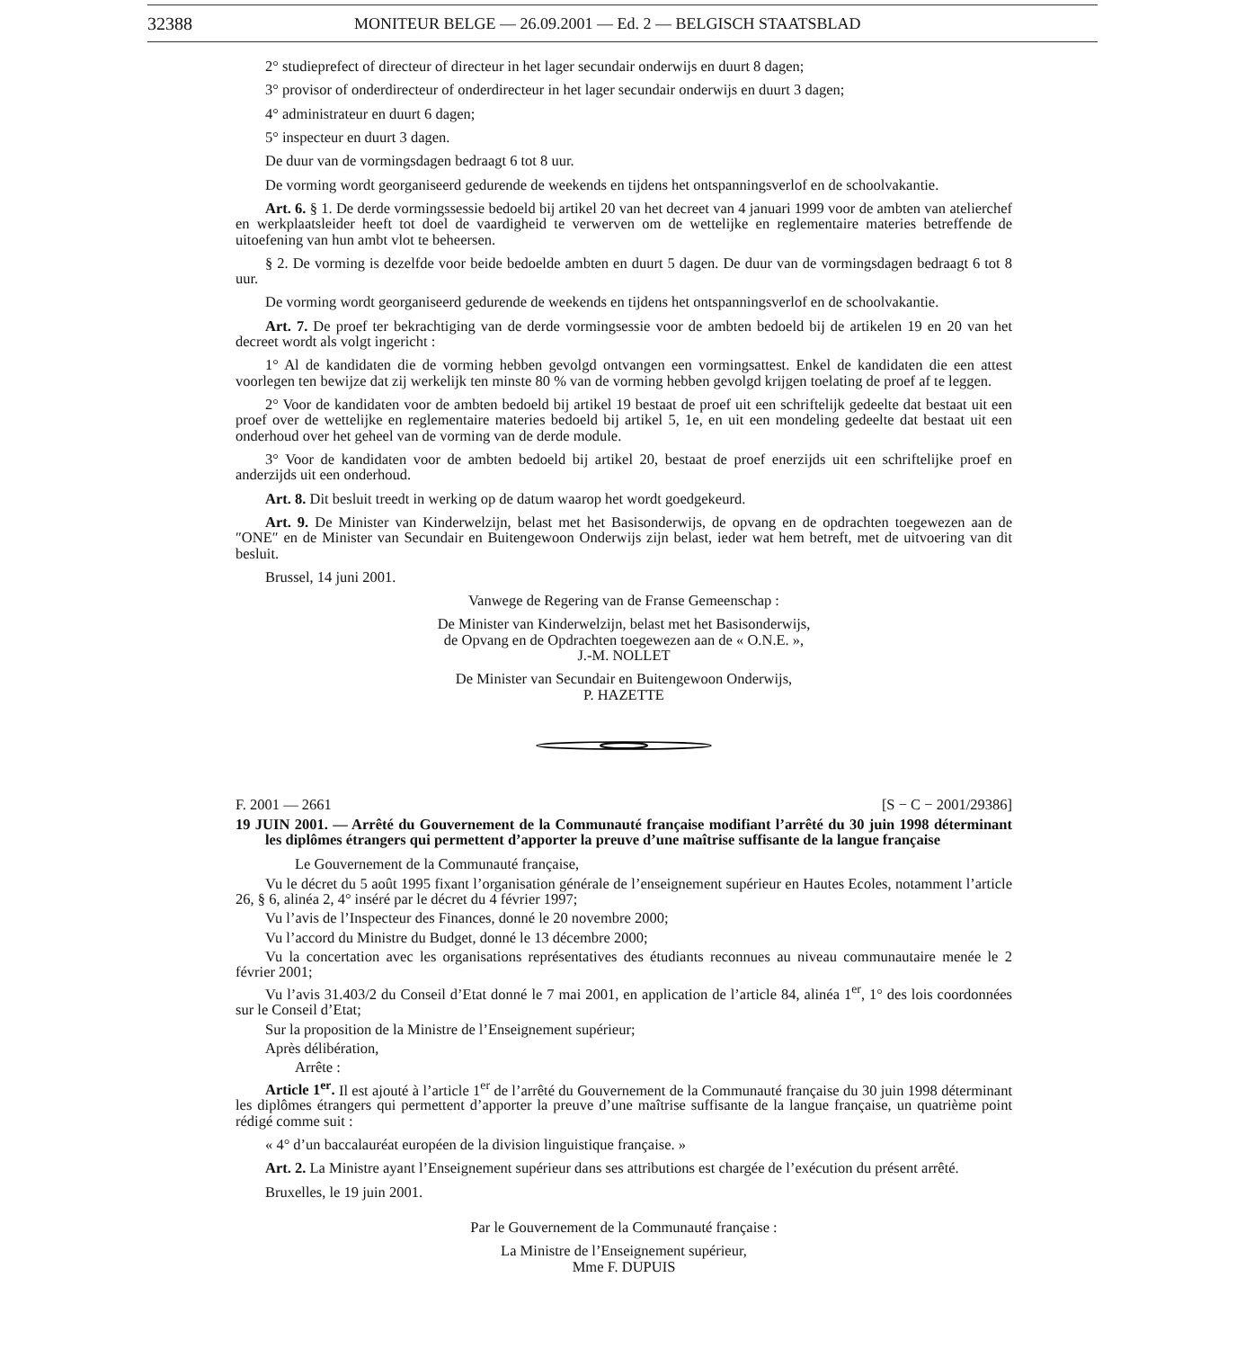32388 MONITEUR BELGE — 26.09.2001 — Ed. 2 — BELGISCH STAATSBLAD
2° studieprefect of directeur of directeur in het lager secundair onderwijs en duurt 8 dagen;
3° provisor of onderdirecteur of onderdirecteur in het lager secundair onderwijs en duurt 3 dagen;
4° administrateur en duurt 6 dagen;
5° inspecteur en duurt 3 dagen.
De duur van de vormingsdagen bedraagt 6 tot 8 uur.
De vorming wordt georganiseerd gedurende de weekends en tijdens het ontspanningsverlof en de schoolvakantie.
Art. 6. § 1. De derde vormingssessie bedoeld bij artikel 20 van het decreet van 4 januari 1999 voor de ambten van atelierchef en werkplaatsleider heeft tot doel de vaardigheid te verwerven om de wettelijke en reglementaire materies betreffende de uitoefening van hun ambt vlot te beheersen.
§ 2. De vorming is dezelfde voor beide bedoelde ambten en duurt 5 dagen. De duur van de vormingsdagen bedraagt 6 tot 8 uur.
De vorming wordt georganiseerd gedurende de weekends en tijdens het ontspanningsverlof en de schoolvakantie.
Art. 7. De proef ter bekrachtiging van de derde vormingsessie voor de ambten bedoeld bij de artikelen 19 en 20 van het decreet wordt als volgt ingericht :
1° Al de kandidaten die de vorming hebben gevolgd ontvangen een vormingsattest. Enkel de kandidaten die een attest voorlegen ten bewijze dat zij werkelijk ten minste 80 % van de vorming hebben gevolgd krijgen toelating de proef af te leggen.
2° Voor de kandidaten voor de ambten bedoeld bij artikel 19 bestaat de proef uit een schriftelijk gedeelte dat bestaat uit een proef over de wettelijke en reglementaire materies bedoeld bij artikel 5, 1e, en uit een mondeling gedeelte dat bestaat uit een onderhoud over het geheel van de vorming van de derde module.
3° Voor de kandidaten voor de ambten bedoeld bij artikel 20, bestaat de proef enerzijds uit een schriftelijke proef en anderzijds uit een onderhoud.
Art. 8. Dit besluit treedt in werking op de datum waarop het wordt goedgekeurd.
Art. 9. De Minister van Kinderwelzijn, belast met het Basisonderwijs, de opvang en de opdrachten toegewezen aan de ″ONE″ en de Minister van Secundair en Buitengewoon Onderwijs zijn belast, ieder wat hem betreft, met de uitvoering van dit besluit.
Brussel, 14 juni 2001.
Vanwege de Regering van de Franse Gemeenschap :
De Minister van Kinderwelzijn, belast met het Basisonderwijs,
de Opvang en de Opdrachten toegewezen aan de « O.N.E. »,
J.-M. NOLLET
De Minister van Secundair en Buitengewoon Onderwijs,
P. HAZETTE
F. 2001 — 2661 [S − C − 2001/29386]
19 JUIN 2001. — Arrêté du Gouvernement de la Communauté française modifiant l’arrêté du 30 juin 1998 déterminant les diplômes étrangers qui permettent d’apporter la preuve d’une maîtrise suffisante de la langue française
Le Gouvernement de la Communauté française,
Vu le décret du 5 août 1995 fixant l’organisation générale de l’enseignement supérieur en Hautes Ecoles, notamment l’article 26, § 6, alinéa 2, 4° inséré par le décret du 4 février 1997;
Vu l’avis de l’Inspecteur des Finances, donné le 20 novembre 2000;
Vu l’accord du Ministre du Budget, donné le 13 décembre 2000;
Vu la concertation avec les organisations représentatives des étudiants reconnues au niveau communautaire menée le 2 février 2001;
Vu l’avis 31.403/2 du Conseil d’Etat donné le 7 mai 2001, en application de l’article 84, alinéa 1<sup>er</sup>, 1° des lois coordonnées sur le Conseil d’Etat;
Sur la proposition de la Ministre de l’Enseignement supérieur;
Après délibération,
Arrête :
Article 1<sup>er</sup>. Il est ajouté à l’article 1<sup>er</sup> de l’arrêté du Gouvernement de la Communauté française du 30 juin 1998 déterminant les diplômes étrangers qui permettent d’apporter la preuve d’une maîtrise suffisante de la langue française, un quatrième point rédigé comme suit :
« 4° d’un baccalauréat européen de la division linguistique française. »
Art. 2. La Ministre ayant l’Enseignement supérieur dans ses attributions est chargée de l’exécution du présent arrêté.
Bruxelles, le 19 juin 2001.
Par le Gouvernement de la Communauté française :
La Ministre de l’Enseignement supérieur,
Mme F. DUPUIS